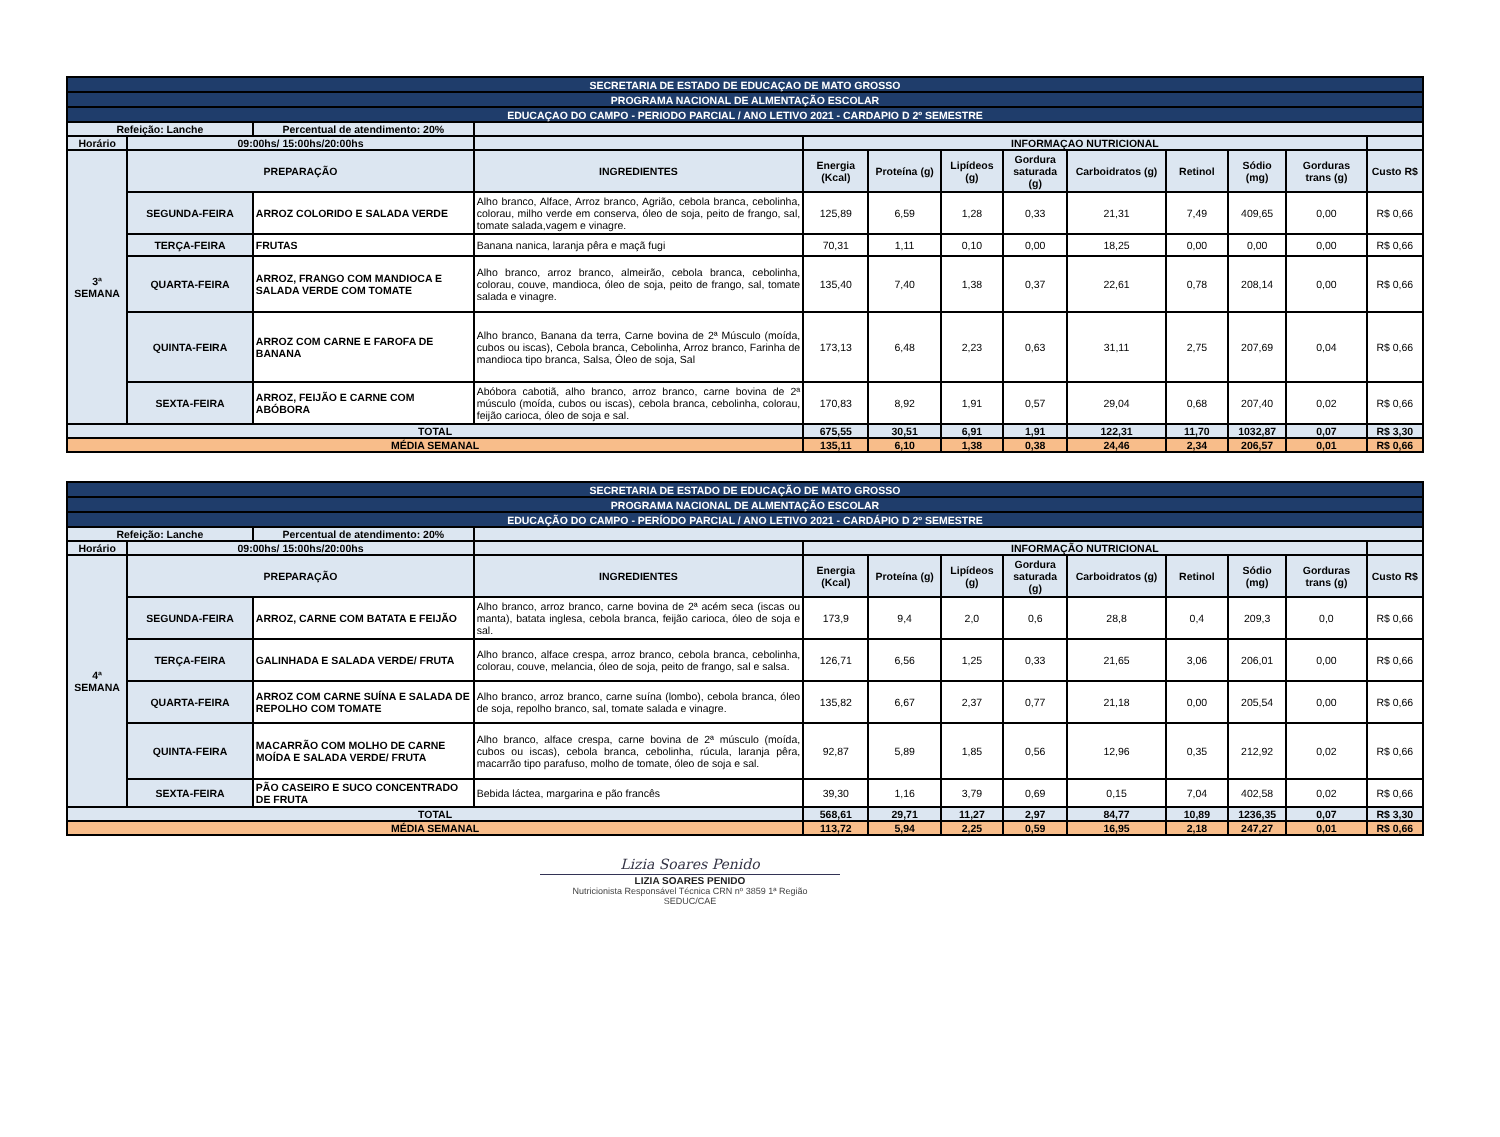| SECRETARIA DE ESTADO DE EDUCAÇAO DE MATO GROSSO | | | | | | | | | | | | |
| PROGRAMA NACIONAL DE ALMENTAÇÃO ESCOLAR | | | | | | | | | | | | |
| EDUCAÇAO DO CAMPO - PERIODO PARCIAL / ANO LETIVO 2021 - CARDAPIO D 2º SEMESTRE | | | | | | | | | | | | |
| Refeição: Lanche | | Percentual de atendimento: 20% | | | | | | | | | | |
| Horário | 09:00hs/ 15:00hs/20:00hs | | | INFORMAÇAO NUTRICIONAL | | | | | | | | |
| 3ª SEMANA | PREPARAÇÃO | | INGREDIENTES | Energia (Kcal) | Proteína (g) | Lipídeos (g) | Gordura saturada (g) | Carboidratos (g) | Retinol | Sódio (mg) | Gorduras trans (g) | Custo R$ |
| | SEGUNDA-FEIRA | ARROZ COLORIDO E SALADA VERDE | Alho branco, Alface, Arroz branco, Agrião, cebola branca, cebolinha, colorau, milho verde em conserva, óleo de soja, peito de frango, sal, tomate salada,vagem e vinagre. | 125,89 | 6,59 | 1,28 | 0,33 | 21,31 | 7,49 | 409,65 | 0,00 | R$ 0,66 |
| | TERÇA-FEIRA | FRUTAS | Banana nanica, laranja pêra e maçã fugi | 70,31 | 1,11 | 0,10 | 0,00 | 18,25 | 0,00 | 0,00 | 0,00 | R$ 0,66 |
| | QUARTA-FEIRA | ARROZ, FRANGO COM MANDIOCA E SALADA VERDE COM TOMATE | Alho branco, arroz branco, almeirão, cebola branca, cebolinha, colorau, couve, mandioca, óleo de soja, peito de frango, sal, tomate salada e vinagre. | 135,40 | 7,40 | 1,38 | 0,37 | 22,61 | 0,78 | 208,14 | 0,00 | R$ 0,66 |
| | QUINTA-FEIRA | ARROZ COM CARNE E FAROFA DE BANANA | Alho branco, Banana da terra, Carne bovina de 2ª Músculo (moída, cubos ou iscas), Cebola branca, Cebolinha, Arroz branco, Farinha de mandioca tipo branca, Salsa, Óleo de soja, Sal | 173,13 | 6,48 | 2,23 | 0,63 | 31,11 | 2,75 | 207,69 | 0,04 | R$ 0,66 |
| | SEXTA-FEIRA | ARROZ, FEIJÃO E CARNE COM ABÓBORA | Abóbora cabotiã, alho branco, arroz branco, carne bovina de 2ª músculo (moída, cubos ou iscas), cebola branca, cebolinha, colorau, feijão carioca, óleo de soja e sal. | 170,83 | 8,92 | 1,91 | 0,57 | 29,04 | 0,68 | 207,40 | 0,02 | R$ 0,66 |
| TOTAL | | | | 675,55 | 30,51 | 6,91 | 1,91 | 122,31 | 11,70 | 1032,87 | 0,07 | R$ 3,30 |
| MÉDIA SEMANAL | | | | 135,11 | 6,10 | 1,38 | 0,38 | 24,46 | 2,34 | 206,57 | 0,01 | R$ 0,66 |
| SECRETARIA DE ESTADO DE EDUCAÇÃO DE MATO GROSSO | | | | | | | | | | | | |
| PROGRAMA NACIONAL DE ALMENTAÇÃO ESCOLAR | | | | | | | | | | | | |
| EDUCAÇÃO DO CAMPO - PERÍODO PARCIAL / ANO LETIVO 2021 - CARDÁPIO D 2º SEMESTRE | | | | | | | | | | | | |
| Refeição: Lanche | | Percentual de atendimento: 20% | | | | | | | | | | |
| Horário | 09:00hs/ 15:00hs/20:00hs | | | INFORMAÇÃO NUTRICIONAL | | | | | | | | |
| 4ª SEMANA | PREPARAÇÃO | | INGREDIENTES | Energia (Kcal) | Proteína (g) | Lipídeos (g) | Gordura saturada (g) | Carboidratos (g) | Retinol | Sódio (mg) | Gorduras trans (g) | Custo R$ |
| | SEGUNDA-FEIRA | ARROZ, CARNE COM BATATA E FEIJÃO | Alho branco, arroz branco, carne bovina de 2ª acém seca (iscas ou manta), batata inglesa, cebola branca, feijão carioca, óleo de soja e sal. | 173,9 | 9,4 | 2,0 | 0,6 | 28,8 | 0,4 | 209,3 | 0,0 | R$ 0,66 |
| | TERÇA-FEIRA | GALINHADA E SALADA VERDE/ FRUTA | Alho branco, alface crespa, arroz branco, cebola branca, cebolinha, colorau, couve, melancia, óleo de soja, peito de frango, sal e salsa. | 126,71 | 6,56 | 1,25 | 0,33 | 21,65 | 3,06 | 206,01 | 0,00 | R$ 0,66 |
| | QUARTA-FEIRA | ARROZ COM CARNE SUÍNA E SALADA DE REPOLHO COM TOMATE | Alho branco, arroz branco, carne suína (lombo), cebola branca, óleo de soja, repolho branco, sal, tomate salada e vinagre. | 135,82 | 6,67 | 2,37 | 0,77 | 21,18 | 0,00 | 205,54 | 0,00 | R$ 0,66 |
| | QUINTA-FEIRA | MACARRÃO COM MOLHO DE CARNE MOÍDA E SALADA VERDE/ FRUTA | Alho branco, alface crespa, carne bovina de 2ª músculo (moída, cubos ou iscas), cebola branca, cebolinha, rúcula, laranja pêra, macarrão tipo parafuso, molho de tomate, óleo de soja e sal. | 92,87 | 5,89 | 1,85 | 0,56 | 12,96 | 0,35 | 212,92 | 0,02 | R$ 0,66 |
| | SEXTA-FEIRA | PÃO CASEIRO E SUCO CONCENTRADO DE FRUTA | Bebida láctea, margarina e pão francês | 39,30 | 1,16 | 3,79 | 0,69 | 0,15 | 7,04 | 402,58 | 0,02 | R$ 0,66 |
| TOTAL | | | | 568,61 | 29,71 | 11,27 | 2,97 | 84,77 | 10,89 | 1236,35 | 0,07 | R$ 3,30 |
| MÉDIA SEMANAL | | | | 113,72 | 5,94 | 2,25 | 0,59 | 16,95 | 2,18 | 247,27 | 0,01 | R$ 0,66 |
Lizia Soares Penido
LIZIA SOARES PENIDO
Nutricionista Responsável Técnica CRN nº 3859 1ª Região
SEDUC/CAE